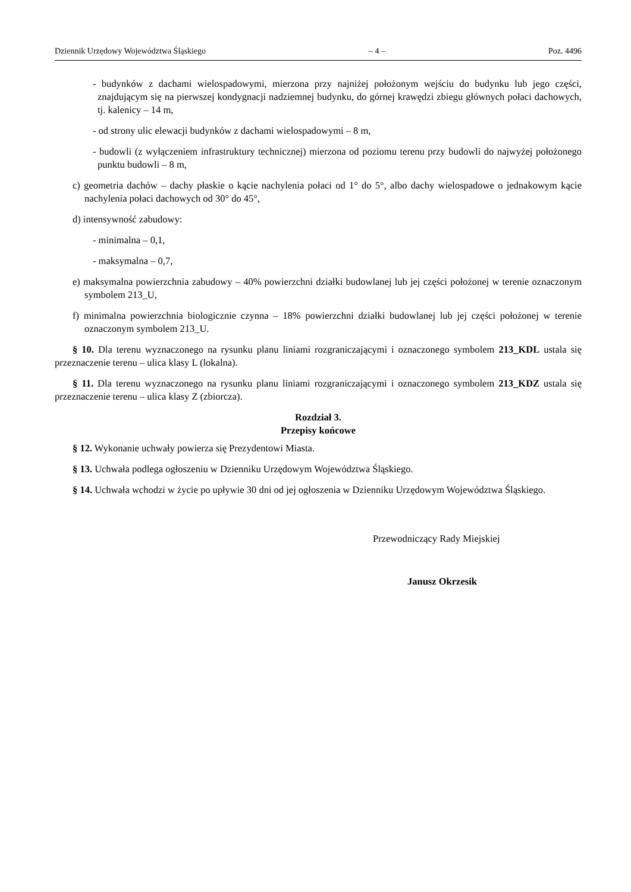Dziennik Urzędowy Województwa Śląskiego – 4 – Poz. 4496
- budynków z dachami wielospadowymi, mierzona przy najniżej położonym wejściu do budynku lub jego części, znajdującym się na pierwszej kondygnacji nadziemnej budynku, do górnej krawędzi zbiegu głównych połaci dachowych, tj. kalenicy – 14 m,
- od strony ulic elewacji budynków z dachami wielospadowymi – 8 m,
- budowli (z wyłączeniem infrastruktury technicznej) mierzona od poziomu terenu przy budowli do najwyżej położonego punktu budowli – 8 m,
c) geometria dachów – dachy płaskie o kącie nachylenia połaci od 1° do 5°, albo dachy wielospadowe o jednakowym kącie nachylenia połaci dachowych od 30° do 45°,
d) intensywność zabudowy:
- minimalna – 0,1,
- maksymalna – 0,7,
e) maksymalna powierzchnia zabudowy – 40% powierzchni działki budowlanej lub jej części położonej w terenie oznaczonym symbolem 213_U,
f) minimalna powierzchnia biologicznie czynna – 18% powierzchni działki budowlanej lub jej części położonej w terenie oznaczonym symbolem 213_U.
§ 10. Dla terenu wyznaczonego na rysunku planu liniami rozgraniczającymi i oznaczonego symbolem 213_KDL ustala się przeznaczenie terenu – ulica klasy L (lokalna).
§ 11. Dla terenu wyznaczonego na rysunku planu liniami rozgraniczającymi i oznaczonego symbolem 213_KDZ ustala się przeznaczenie terenu – ulica klasy Z (zbiorcza).
Rozdział 3.
Przepisy końcowe
§ 12. Wykonanie uchwały powierza się Prezydentowi Miasta.
§ 13. Uchwała podlega ogłoszeniu w Dzienniku Urzędowym Województwa Śląskiego.
§ 14. Uchwała wchodzi w życie po upływie 30 dni od jej ogłoszenia w Dzienniku Urzędowym Województwa Śląskiego.
Przewodniczący Rady Miejskiej
Janusz Okrzesik